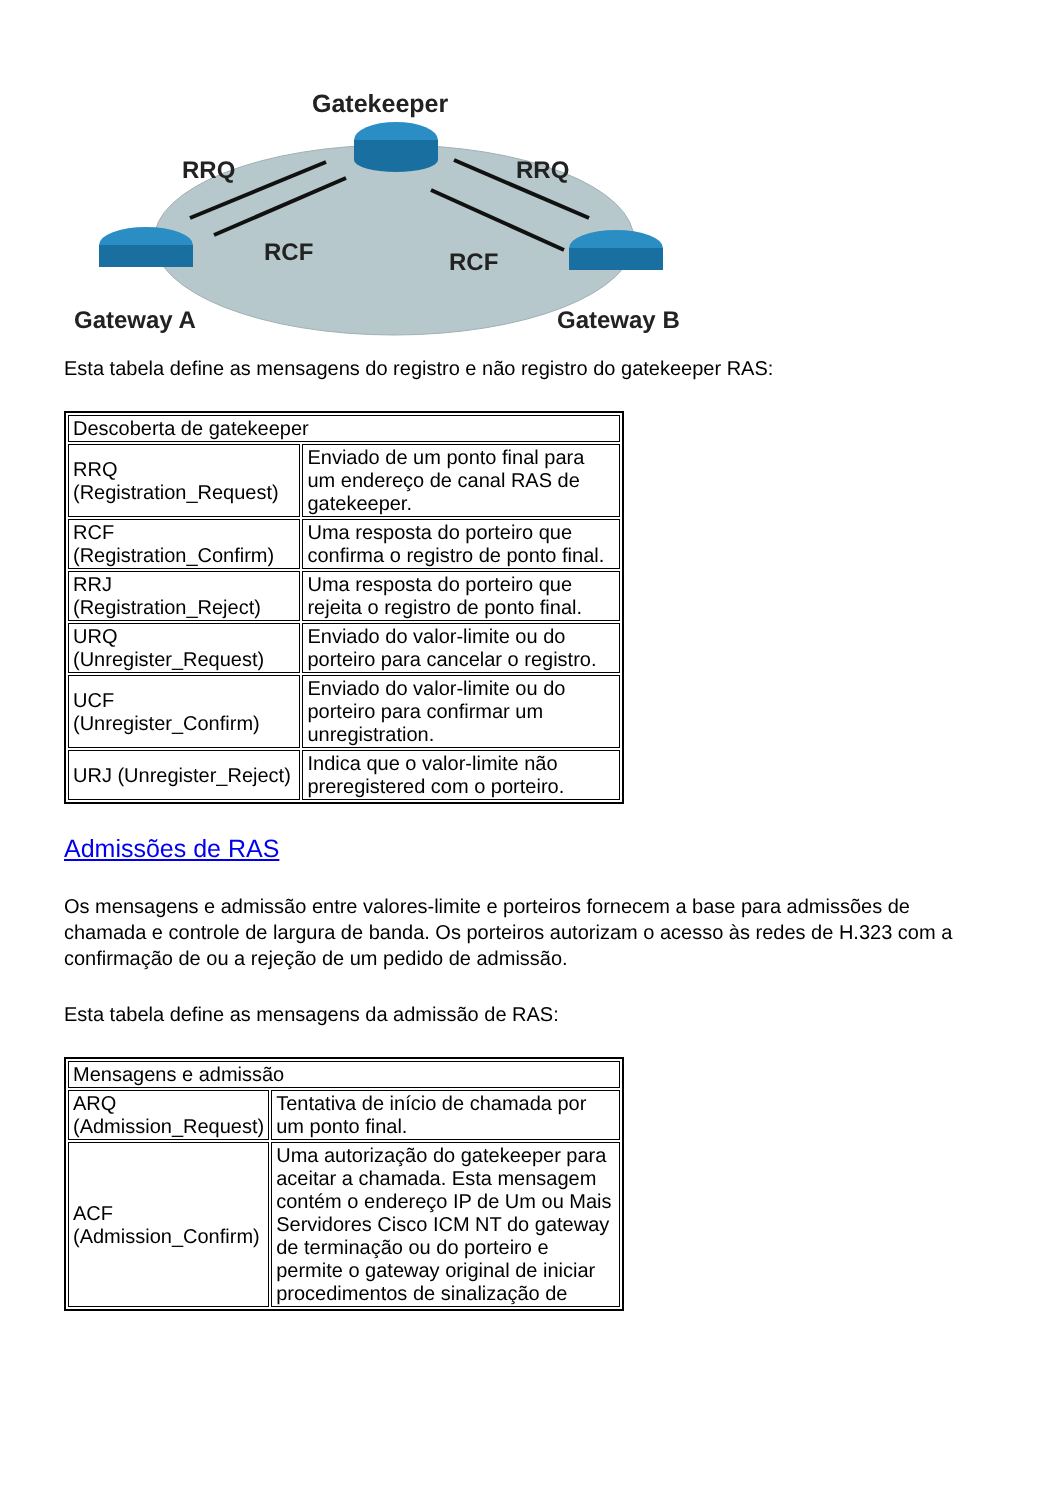Gatekeeper
RRQ
RRQ
RCF
RCF
Gateway A
Gateway B
Esta tabela define as mensagens do registro e não registro do gatekeeper RAS:
| Descoberta de gatekeeper | |
| --- | --- |
| RRQ (Registration_Request) | Enviado de um ponto final para um endereço de canal RAS de gatekeeper. |
| RCF (Registration_Confirm) | Uma resposta do porteiro que confirma o registro de ponto final. |
| RRJ (Registration_Reject) | Uma resposta do porteiro que rejeita o registro de ponto final. |
| URQ (Unregister_Request) | Enviado do valor-limite ou do porteiro para cancelar o registro. |
| UCF (Unregister_Confirm) | Enviado do valor-limite ou do porteiro para confirmar um unregistration. |
| URJ (Unregister_Reject) | Indica que o valor-limite não preregistered com o porteiro. |
Admissões de RAS
Os mensagens e admissão entre valores-limite e porteiros fornecem a base para admissões de chamada e controle de largura de banda. Os porteiros autorizam o acesso às redes de H.323 com a confirmação de ou a rejeção de um pedido de admissão.
Esta tabela define as mensagens da admissão de RAS:
| Mensagens e admissão | |
| --- | --- |
| ARQ (Admission_Request) | Tentativa de início de chamada por um ponto final. |
| ACF (Admission_Confirm) | Uma autorização do gatekeeper para aceitar a chamada. Esta mensagem contém o endereço IP de Um ou Mais Servidores Cisco ICM NT do gateway de terminação ou do porteiro e permite o gateway original de iniciar procedimentos de sinalização de |